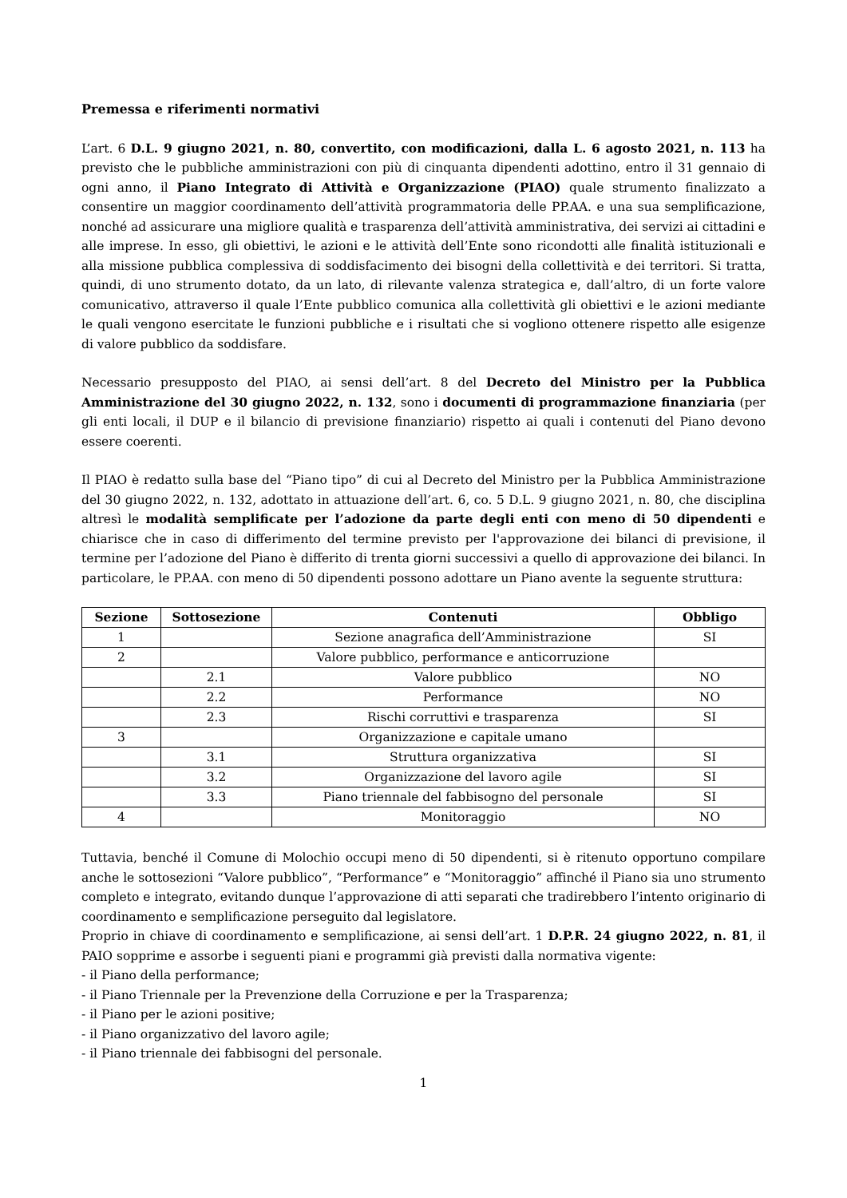Premessa e riferimenti normativi
L’art. 6 D.L. 9 giugno 2021, n. 80, convertito, con modificazioni, dalla L. 6 agosto 2021, n. 113 ha previsto che le pubbliche amministrazioni con più di cinquanta dipendenti adottino, entro il 31 gennaio di ogni anno, il Piano Integrato di Attività e Organizzazione (PIAO) quale strumento finalizzato a consentire un maggior coordinamento dell’attività programmatoria delle PP.AA. e una sua semplificazione, nonché ad assicurare una migliore qualità e trasparenza dell’attività amministrativa, dei servizi ai cittadini e alle imprese. In esso, gli obiettivi, le azioni e le attività dell’Ente sono ricondotti alle finalità istituzionali e alla missione pubblica complessiva di soddisfacimento dei bisogni della collettività e dei territori. Si tratta, quindi, di uno strumento dotato, da un lato, di rilevante valenza strategica e, dall’altro, di un forte valore comunicativo, attraverso il quale l’Ente pubblico comunica alla collettività gli obiettivi e le azioni mediante le quali vengono esercitate le funzioni pubbliche e i risultati che si vogliono ottenere rispetto alle esigenze di valore pubblico da soddisfare.
Necessario presupposto del PIAO, ai sensi dell’art. 8 del Decreto del Ministro per la Pubblica Amministrazione del 30 giugno 2022, n. 132, sono i documenti di programmazione finanziaria (per gli enti locali, il DUP e il bilancio di previsione finanziario) rispetto ai quali i contenuti del Piano devono essere coerenti.
Il PIAO è redatto sulla base del “Piano tipo” di cui al Decreto del Ministro per la Pubblica Amministrazione del 30 giugno 2022, n. 132, adottato in attuazione dell’art. 6, co. 5 D.L. 9 giugno 2021, n. 80, che disciplina altresì le modalità semplificate per l’adozione da parte degli enti con meno di 50 dipendenti e chiarisce che in caso di differimento del termine previsto per l'approvazione dei bilanci di previsione, il termine per l’adozione del Piano è differito di trenta giorni successivi a quello di approvazione dei bilanci. In particolare, le PP.AA. con meno di 50 dipendenti possono adottare un Piano avente la seguente struttura:
| Sezione | Sottosezione | Contenuti | Obbligo |
| --- | --- | --- | --- |
| 1 | | Sezione anagrafica dell’Amministrazione | SI |
| 2 | | Valore pubblico, performance e anticorruzione | |
| | 2.1 | Valore pubblico | NO |
| | 2.2 | Performance | NO |
| | 2.3 | Rischi corruttivi e trasparenza | SI |
| 3 | | Organizzazione e capitale umano | |
| | 3.1 | Struttura organizzativa | SI |
| | 3.2 | Organizzazione del lavoro agile | SI |
| | 3.3 | Piano triennale del fabbisogno del personale | SI |
| 4 | | Monitoraggio | NO |
Tuttavia, benché il Comune di Molochio occupi meno di 50 dipendenti, si è ritenuto opportuno compilare anche le sottosezioni “Valore pubblico”, “Performance” e “Monitoraggio” affinché il Piano sia uno strumento completo e integrato, evitando dunque l’approvazione di atti separati che tradirebbero l’intento originario di coordinamento e semplificazione perseguito dal legislatore.
Proprio in chiave di coordinamento e semplificazione, ai sensi dell’art. 1 D.P.R. 24 giugno 2022, n. 81, il PAIO sopprime e assorbe i seguenti piani e programmi già previsti dalla normativa vigente:
- il Piano della performance;
- il Piano Triennale per la Prevenzione della Corruzione e per la Trasparenza;
- il Piano per le azioni positive;
- il Piano organizzativo del lavoro agile;
- il Piano triennale dei fabbisogni del personale.
1